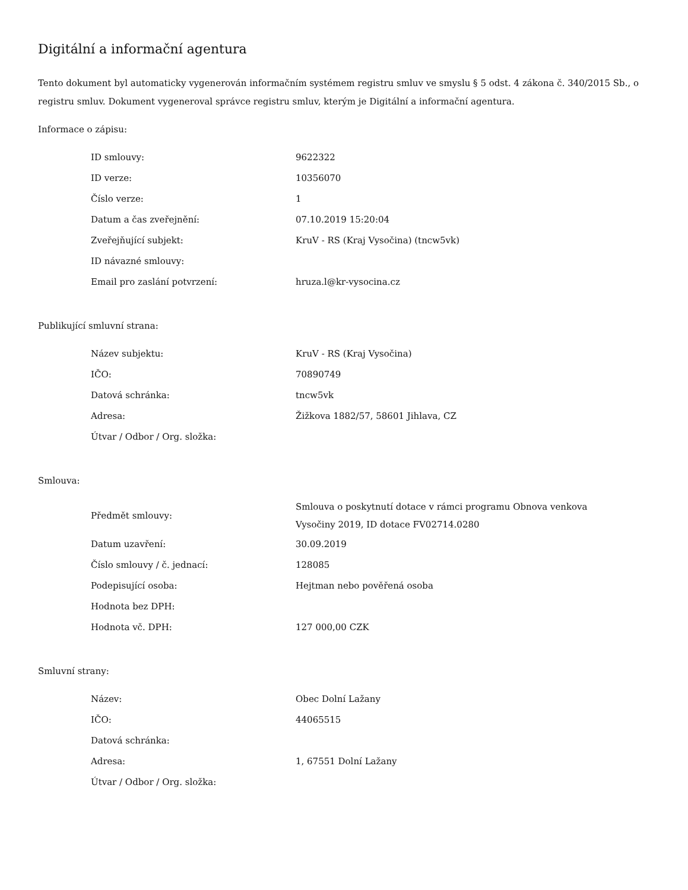Digitální a informační agentura
Tento dokument byl automaticky vygenerován informačním systémem registru smluv ve smyslu § 5 odst. 4 zákona č. 340/2015 Sb., o registru smluv. Dokument vygeneroval správce registru smluv, kterým je Digitální a informační agentura.
Informace o zápisu:
| ID smlouvy: | 9622322 |
| ID verze: | 10356070 |
| Číslo verze: | 1 |
| Datum a čas zveřejnění: | 07.10.2019 15:20:04 |
| Zveřejňující subjekt: | KruV - RS (Kraj Vysočina) (tncw5vk) |
| ID návazné smlouvy: | |
| Email pro zaslání potvrzení: | hruza.l@kr-vysocina.cz |
Publikující smluvní strana:
| Název subjektu: | KruV - RS (Kraj Vysočina) |
| IČO: | 70890749 |
| Datová schránka: | tncw5vk |
| Adresa: | Žižkova 1882/57, 58601 Jihlava, CZ |
| Útvar / Odbor / Org. složka: | |
Smlouva:
| Předmět smlouvy: | Smlouva o poskytnutí dotace v rámci programu Obnova venkova Vysočiny 2019, ID dotace FV02714.0280 |
| Datum uzavření: | 30.09.2019 |
| Číslo smlouvy / č. jednací: | 128085 |
| Podepisující osoba: | Hejtman nebo pověřená osoba |
| Hodnota bez DPH: | |
| Hodnota vč. DPH: | 127 000,00 CZK |
Smluvní strany:
| Název: | Obec Dolní Lažany |
| IČO: | 44065515 |
| Datová schránka: | |
| Adresa: | 1, 67551 Dolní Lažany |
| Útvar / Odbor / Org. složka: | |